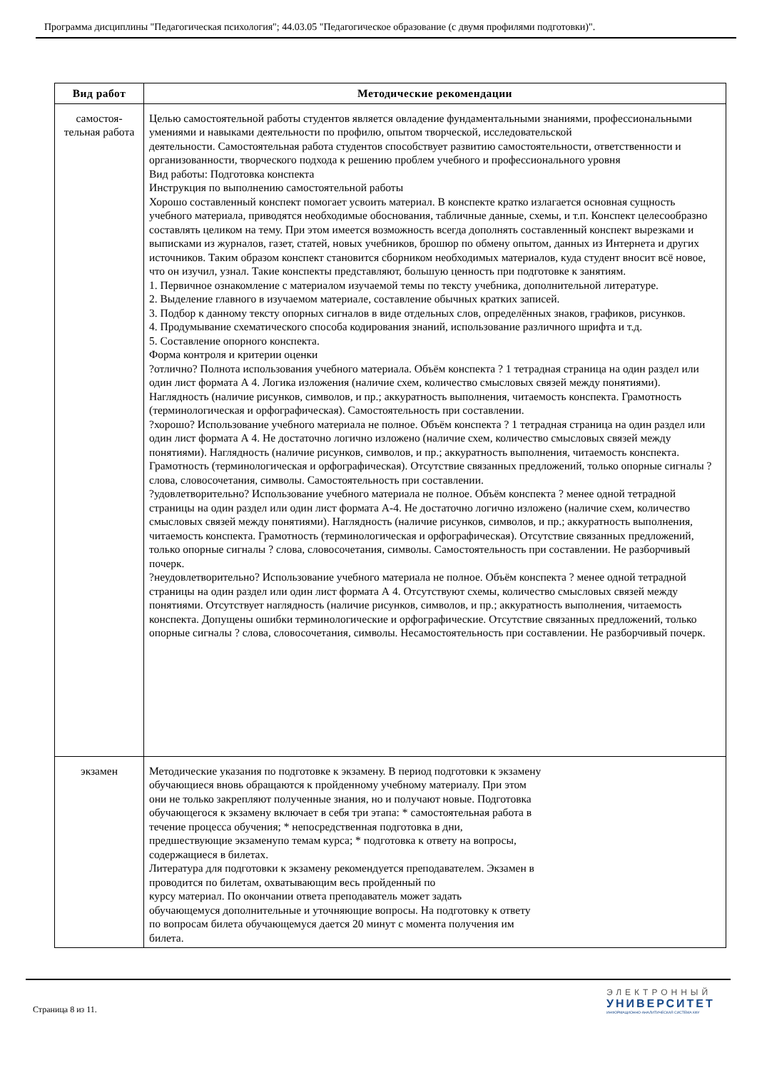Программа дисциплины "Педагогическая психология"; 44.03.05 "Педагогическое образование (с двумя профилями подготовки)".
| Вид работ | Методические рекомендации |
| --- | --- |
| самостоя- тельная работа | Целью самостоятельной работы студентов является овладение фундаментальными знаниями, профессиональными умениями и навыками деятельности по профилю, опытом творческой, исследовательской деятельности. Самостоятельная работа студентов способствует развитию самостоятельности, ответственности и организованности, творческого подхода к решению проблем учебного и профессионального уровня Вид работы: Подготовка конспекта Инструкция по выполнению самостоятельной работы Хорошо составленный конспект помогает усвоить материал. В конспекте кратко излагается основная сущность учебного материала, приводятся необходимые обоснования, табличные данные, схемы, и т.п. Конспект целесообразно составлять целиком на тему. При этом имеется возможность всегда дополнять составленный конспект вырезками и выписками из журналов, газет, статей, новых учебников, брошюр по обмену опытом, данных из Интернета и других источников. Таким образом конспект становится сборником необходимых материалов, куда студент вносит всё новое, что он изучил, узнал. Такие конспекты представляют, большую ценность при подготовке к занятиям. 1. Первичное ознакомление с материалом изучаемой темы по тексту учебника, дополнительной литературе. 2. Выделение главного в изучаемом материале, составление обычных кратких записей. 3. Подбор к данному тексту опорных сигналов в виде отдельных слов, определённых знаков, графиков, рисунков. 4. Продумывание схематического способа кодирования знаний, использование различного шрифта и т.д. 5. Составление опорного конспекта. Форма контроля и критерии оценки ?отлично? Полнота использования учебного материала. Объём конспекта ? 1 тетрадная страница на один раздел или один лист формата А 4. Логика изложения (наличие схем, количество смысловых связей между понятиями). Наглядность (наличие рисунков, символов, и пр.; аккуратность выполнения, читаемость конспекта. Грамотность (терминологическая и орфографическая). Самостоятельность при составлении. ?хорошо? Использование учебного материала не полное. Объём конспекта ? 1 тетрадная страница на один раздел или один лист формата А 4. Не достаточно логично изложено (наличие схем, количество смысловых связей между понятиями). Наглядность (наличие рисунков, символов, и пр.; аккуратность выполнения, читаемость конспекта. Грамотность (терминологическая и орфографическая). Отсутствие связанных предложений, только опорные сигналы ? слова, словосочетания, символы. Самостоятельность при составлении. ?удовлетворительно? Использование учебного материала не полное. Объём конспекта ? менее одной тетрадной страницы на один раздел или один лист формата А-4. Не достаточно логично изложено (наличие схем, количество смысловых связей между понятиями). Наглядность (наличие рисунков, символов, и пр.; аккуратность выполнения, читаемость конспекта. Грамотность (терминологическая и орфографическая). Отсутствие связанных предложений, только опорные сигналы ? слова, словосочетания, символы. Самостоятельность при составлении. Не разборчивый почерк. ?неудовлетворительно? Использование учебного материала не полное. Объём конспекта ? менее одной тетрадной страницы на один раздел или один лист формата А 4. Отсутствуют схемы, количество смысловых связей между понятиями. Отсутствует наглядность (наличие рисунков, символов, и пр.; аккуратность выполнения, читаемость конспекта. Допущены ошибки терминологические и орфографические. Отсутствие связанных предложений, только опорные сигналы ? слова, словосочетания, символы. Несамостоятельность при составлении. Не разборчивый почерк. |
| экзамен | Методические указания по подготовке к экзамену. В период подготовки к экзамену обучающиеся вновь обращаются к пройденному учебному материалу. При этом они не только закрепляют полученные знания, но и получают новые. Подготовка обучающегося к экзамену включает в себя три этапа: * самостоятельная работа в течение процесса обучения; * непосредственная подготовка в дни, предшествующие экзаменупо темам курса; * подготовка к ответу на вопросы, содержащиеся в билетах. Литература для подготовки к экзамену рекомендуется преподавателем. Экзамен в проводится по билетам, охватывающим весь пройденный по курсу материал. По окончании ответа преподаватель может задать обучающемуся дополнительные и уточняющие вопросы. На подготовку к ответу по вопросам билета обучающемуся дается 20 минут с момента получения им билета. |
Страница 8 из 11.
ЭЛЕКТРОННЫЙ
УНИВЕРСИТЕТ
ИНФОРМАЦИОННО-АНАЛИТИЧЕСКАЯ СИСТЕМА КФУ